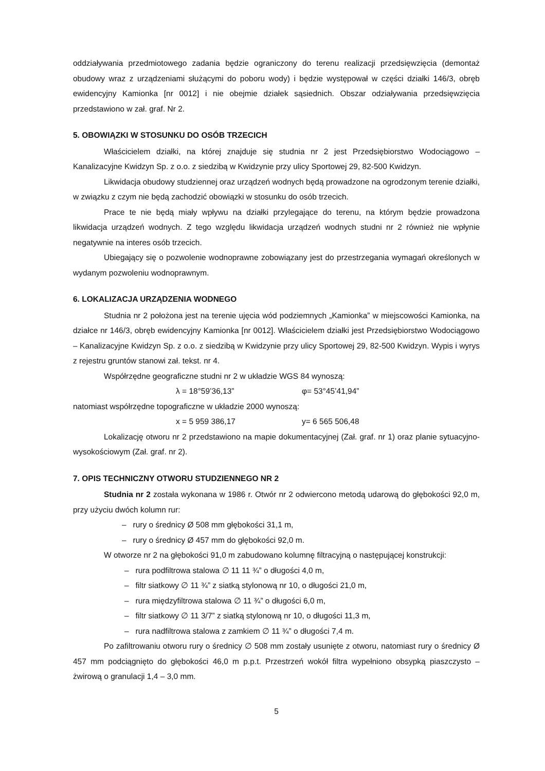oddziaływania przedmiotowego zadania będzie ograniczony do terenu realizacji przedsięwzięcia (demontaż obudowy wraz z urządzeniami służącymi do poboru wody) i będzie występował w części działki 146/3, obręb ewidencyjny Kamionka [nr 0012] i nie obejmie działek sąsiednich. Obszar odziaływania przedsięwzięcia przedstawiono w zał. graf. Nr 2.
5. OBOWIĄZKI W STOSUNKU DO OSÓB TRZECICH
Właścicielem działki, na której znajduje się studnia nr 2 jest Przedsiębiorstwo Wodociągowo – Kanalizacyjne Kwidzyn Sp. z o.o. z siedzibą w Kwidzynie przy ulicy Sportowej 29, 82-500 Kwidzyn.
Likwidacja obudowy studziennej oraz urządzeń wodnych będą prowadzone na ogrodzonym terenie działki, w związku z czym nie będą zachodzić obowiązki w stosunku do osób trzecich.
Prace te nie będą miały wpływu na działki przylegające do terenu, na którym będzie prowadzona likwidacja urządzeń wodnych. Z tego względu likwidacja urządzeń wodnych studni nr 2 również nie wpłynie negatywnie na interes osób trzecich.
Ubiegający się o pozwolenie wodnoprawne zobowiązany jest do przestrzegania wymagań określonych w wydanym pozwoleniu wodnoprawnym.
6. LOKALIZACJA URZĄDZENIA WODNEGO
Studnia nr 2 położona jest na terenie ujęcia wód podziemnych „Kamionka” w miejscowości Kamionka, na działce nr 146/3, obręb ewidencyjny Kamionka [nr 0012]. Właścicielem działki jest Przedsiębiorstwo Wodociągowo – Kanalizacyjne Kwidzyn Sp. z o.o. z siedzibą w Kwidzynie przy ulicy Sportowej 29, 82-500 Kwidzyn. Wypis i wyrys z rejestru gruntów stanowi zał. tekst. nr 4.
Współrzędne geograficzne studni nr 2 w układzie WGS 84 wynoszą:
λ = 18°59’36,13” φ= 53°45’41,94”
natomiast współrzędne topograficzne w układzie 2000 wynoszą:
x = 5 959 386,17 y= 6 565 506,48
Lokalizację otworu nr 2 przedstawiono na mapie dokumentacyjnej (Zał. graf. nr 1) oraz planie sytuacyjno-wysokościowym (Zał. graf. nr 2).
7. OPIS TECHNICZNY OTWORU STUDZIENNEGO NR 2
Studnia nr 2 została wykonana w 1986 r. Otwór nr 2 odwiercono metodą udarową do głębokości 92,0 m, przy użyciu dwóch kolumn rur:
– rury o średnicy Ø 508 mm głębokości 31,1 m,
– rury o średnicy Ø 457 mm do głębokości 92,0 m.
W otworze nr 2 na głębokości 91,0 m zabudowano kolumnę filtracyjną o następującej konstrukcji:
– rura podfiltrowa stalowa ∅ 11 11 ¾” o długości 4,0 m,
– filtr siatkowy ∅ 11 ¾” z siatką stylonową nr 10, o długości 21,0 m,
– rura międzyfiltrowa stalowa ∅ 11 ¾” o długości 6,0 m,
– filtr siatkowy ∅ 11 3/7” z siatką stylonową nr 10, o długości 11,3 m,
– rura nadfiltrowa stalowa z zamkiem ∅ 11 ¾” o długości 7,4 m.
Po zafiltrowaniu otworu rury o średnicy ∅ 508 mm zostały usunięte z otworu, natomiast rury o średnicy Ø 457 mm podciągnięto do głębokości 46,0 m p.p.t. Przestrzeń wokół filtra wypełniono obsypką piaszczysto – żwirową o granulacji 1,4 – 3,0 mm.
5